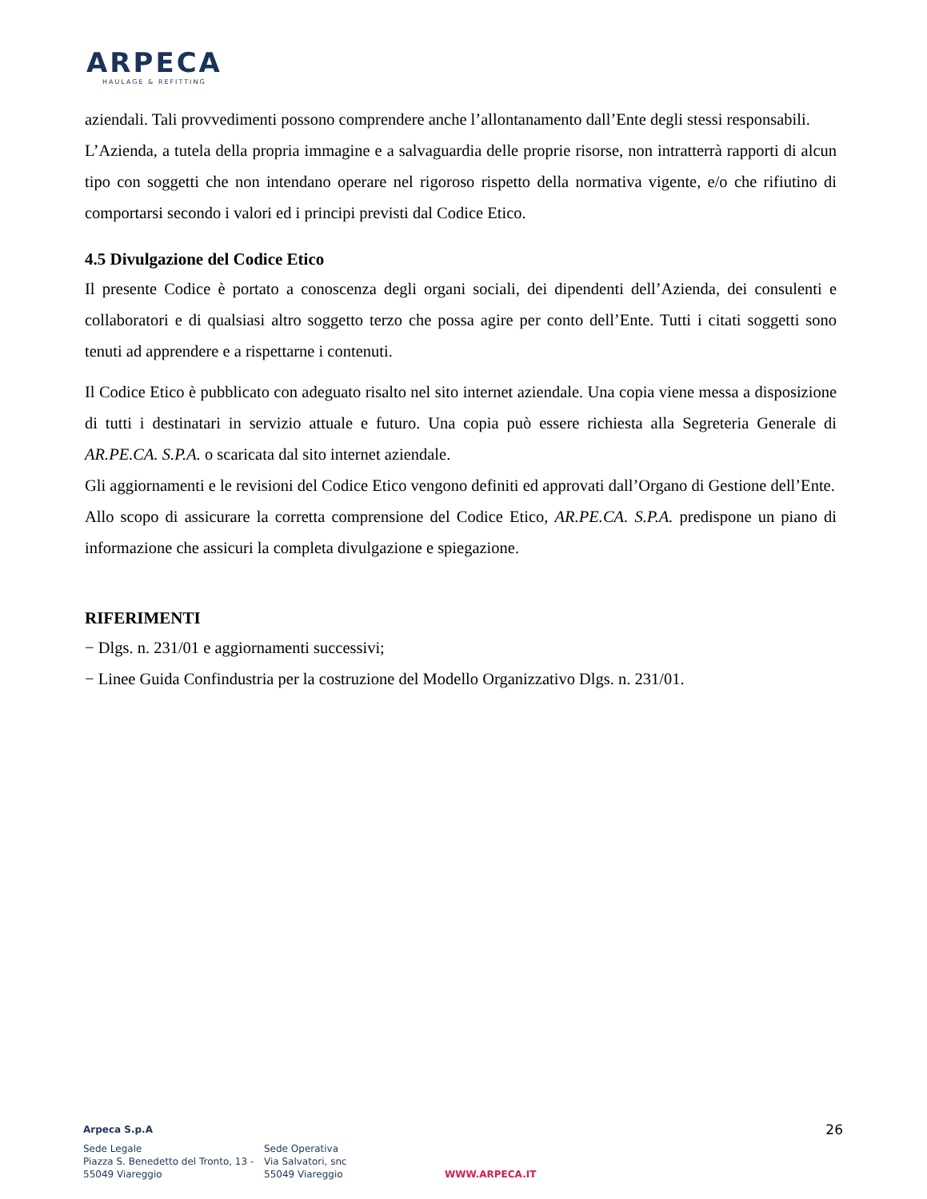ARPECA
HAULAGE & REFITTING
aziendali. Tali provvedimenti possono comprendere anche l’allontanamento dall’Ente degli stessi responsabili.
L’Azienda, a tutela della propria immagine e a salvaguardia delle proprie risorse, non intratterrà rapporti di alcun tipo con soggetti che non intendano operare nel rigoroso rispetto della normativa vigente, e/o che rifiutino di comportarsi secondo i valori ed i principi previsti dal Codice Etico.
4.5 Divulgazione del Codice Etico
Il presente Codice è portato a conoscenza degli organi sociali, dei dipendenti dell’Azienda, dei consulenti e collaboratori e di qualsiasi altro soggetto terzo che possa agire per conto dell’Ente. Tutti i citati soggetti sono tenuti ad apprendere e a rispettarne i contenuti.
Il Codice Etico è pubblicato con adeguato risalto nel sito internet aziendale. Una copia viene messa a disposizione di tutti i destinatari in servizio attuale e futuro. Una copia può essere richiesta alla Segreteria Generale di AR.PE.CA. S.P.A. o scaricata dal sito internet aziendale.
Gli aggiornamenti e le revisioni del Codice Etico vengono definiti ed approvati dall’Organo di Gestione dell’Ente.
Allo scopo di assicurare la corretta comprensione del Codice Etico, AR.PE.CA. S.P.A. predispone un piano di informazione che assicuri la completa divulgazione e spiegazione.
RIFERIMENTI
− Dlgs. n. 231/01 e aggiornamenti successivi;
− Linee Guida Confindustria per la costruzione del Modello Organizzativo Dlgs. n. 231/01.
26
Arpeca S.p.A
Sede Legale
Piazza S. Benedetto del Tronto, 13 -
55049 Viareggio
Sede Operativa
Via Salvatori, snc
55049 Viareggio
WWW.ARPECA.IT